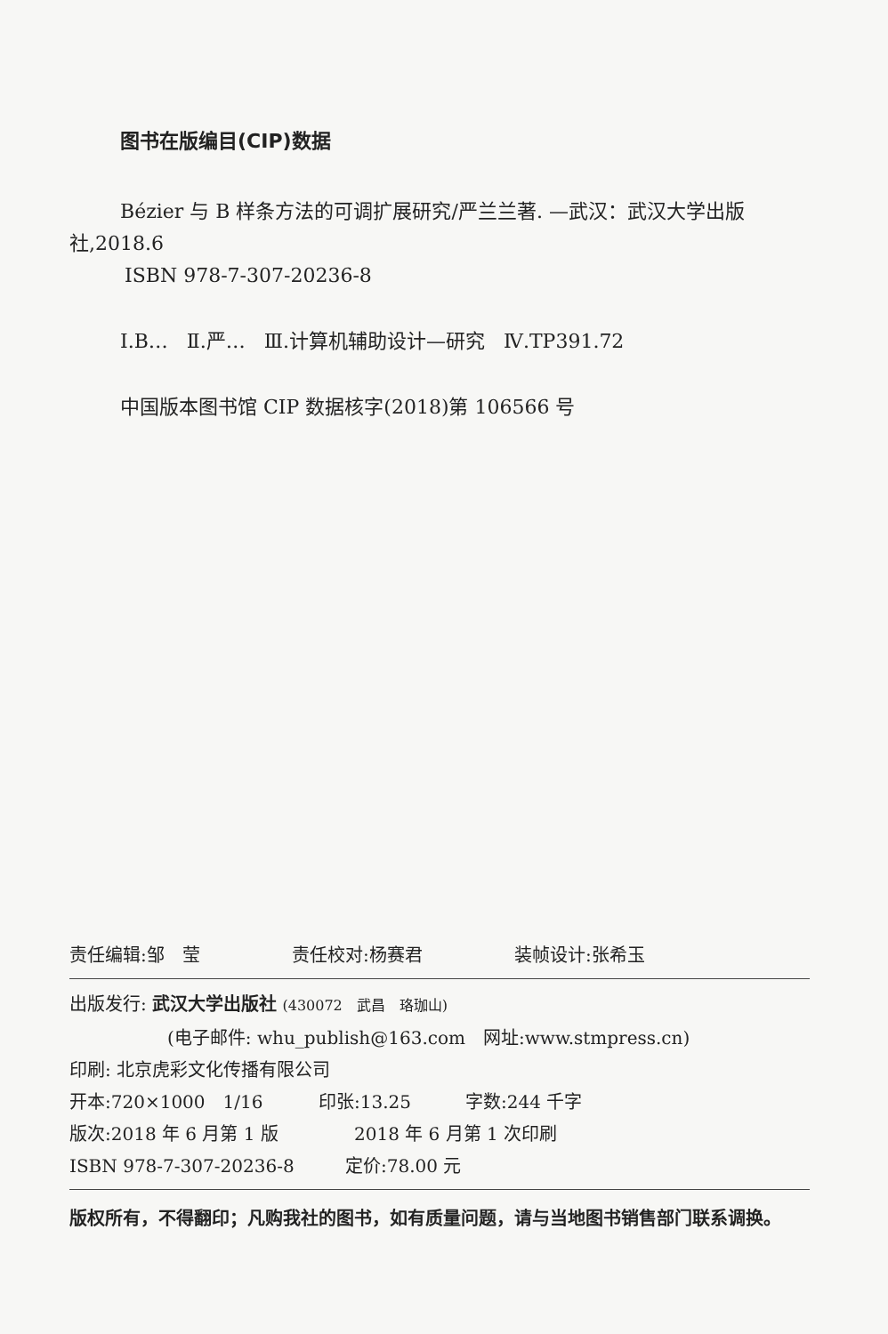图书在版编目(CIP)数据
Bézier 与 B 样条方法的可调扩展研究/严兰兰著. —武汉：武汉大学出版社,2018.6
ISBN 978-7-307-20236-8
Ⅰ.B… Ⅱ.严… Ⅲ.计算机辅助设计—研究 Ⅳ.TP391.72
中国版本图书馆 CIP 数据核字(2018)第 106566 号
责任编辑:邹　莹 责任校对:杨赛君 装帧设计:张希玉
出版发行: 武汉大学出版社 (430072　武昌　珞珈山)
(电子邮件: whu_publish@163.com　网址:www.stmpress.cn)
印刷: 北京虎彩文化传播有限公司
开本:720×1000　1/16 印张:13.25 字数:244 千字
版次:2018 年 6 月第 1 版 2018 年 6 月第 1 次印刷
ISBN 978-7-307-20236-8 定价:78.00 元
版权所有，不得翻印；凡购我社的图书，如有质量问题，请与当地图书销售部门联系调换。